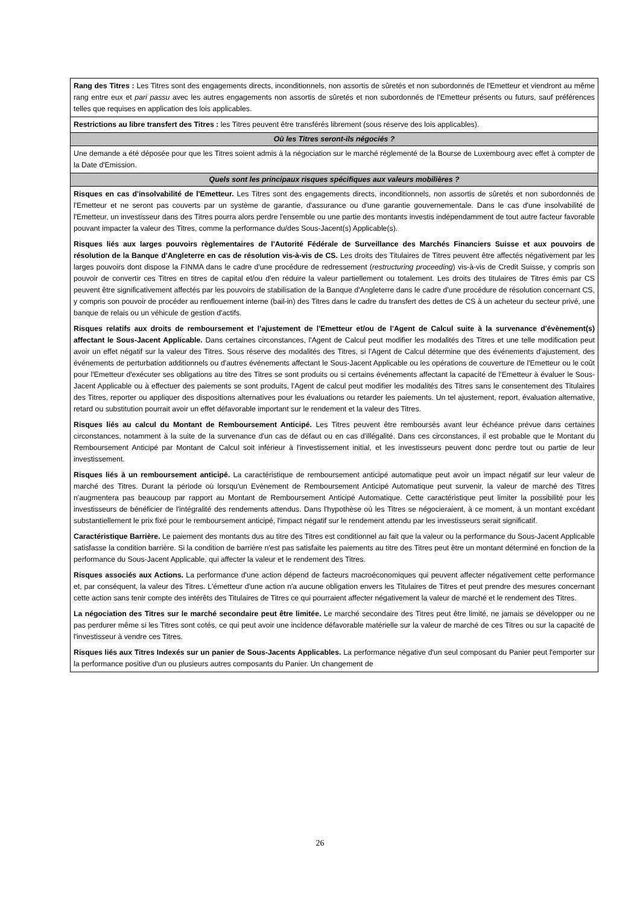| Rang des Titres : Les Titres sont des engagements directs, inconditionnels, non assortis de sûretés et non subordonnés de l'Emetteur et viendront au même rang entre eux et pari passu avec les autres engagements non assortis de sûretés et non subordonnés de l'Emetteur présents ou futurs, sauf préférences telles que requises en application des lois applicables. |
| Restrictions au libre transfert des Titres : les Titres peuvent être transférés librement (sous réserve des lois applicables). |
| Où les Titres seront-ils négociés ? |
| Une demande a été déposée pour que les Titres soient admis à la négociation sur le marché réglementé de la Bourse de Luxembourg avec effet à compter de la Date d'Emission. |
| Quels sont les principaux risques spécifiques aux valeurs mobilières ? |
| Risques en cas d'insolvabilité de l'Emetteur. Les Titres sont des engagements directs, inconditionnels, non assortis de sûretés et non subordonnés de l'Emetteur et ne seront pas couverts par un système de garantie, d'assurance ou d'une garantie gouvernementale. Dans le cas d'une insolvabilité de l'Emetteur, un investisseur dans des Titres pourra alors perdre l'ensemble ou une partie des montants investis indépendamment de tout autre facteur favorable pouvant impacter la valeur des Titres, comme la performance du/des Sous-Jacent(s) Applicable(s). Risques liés aux larges pouvoirs règlementaires de l'Autorité Fédérale de Surveillance des Marchés Financiers Suisse et aux pouvoirs de résolution de la Banque d'Angleterre en cas de résolution vis-à-vis de CS. Les droits des Titulaires de Titres peuvent être affectés négativement par les larges pouvoirs dont dispose la FINMA dans le cadre d'une procédure de redressement ( restructuring proceeding ) vis-à-vis de Credit Suisse, y compris son pouvoir de convertir ces Titres en titres de capital et/ou d'en réduire la valeur partiellement ou totalement. Les droits des titulaires de Titres émis par CS peuvent être significativement affectés par les pouvoirs de stabilisation de la Banque d'Angleterre dans le cadre d'une procédure de résolution concernant CS, y compris son pouvoir de procéder au renflouement interne (bail-in) des Titres dans le cadre du transfert des dettes de CS à un acheteur du secteur privé, une banque de relais ou un véhicule de gestion d'actifs. Risques relatifs aux droits de remboursement et l'ajustement de l'Emetteur et/ou de l'Agent de Calcul suite à la survenance d'évènement(s) affectant le Sous-Jacent Applicable. Dans certaines circonstances, l'Agent de Calcul peut modifier les modalités des Titres et une telle modification peut avoir un effet négatif sur la valeur des Titres. Sous réserve des modalités des Titres, si l'Agent de Calcul détermine que des événements d'ajustement, des événements de perturbation additionnels ou d'autres événements affectant le Sous-Jacent Applicable ou les opérations de couverture de l'Emetteur ou le coût pour l'Emetteur d'exécuter ses obligations au titre des Titres se sont produits ou si certains événements affectant la capacité de l'Emetteur à évaluer le Sous-Jacent Applicable ou à effectuer des paiements se sont produits, l'Agent de calcul peut modifier les modalités des Titres sans le consentement des Titulaires des Titres, reporter ou appliquer des dispositions alternatives pour les évaluations ou retarder les paiements. Un tel ajustement, report, évaluation alternative, retard ou substitution pourrait avoir un effet défavorable important sur le rendement et la valeur des Titres. Risques liés au calcul du Montant de Remboursement Anticipé. Les Titres peuvent être remboursés avant leur échéance prévue dans certaines circonstances, notamment à la suite de la survenance d'un cas de défaut ou en cas d'illégalité. Dans ces circonstances, il est probable que le Montant du Remboursement Anticipé par Montant de Calcul soit inférieur à l'investissement initial, et les investisseurs peuvent donc perdre tout ou partie de leur investissement. Risques liés à un remboursement anticipé. La caractéristique de remboursement anticipé automatique peut avoir un impact négatif sur leur valeur de marché des Titres. Durant la période où lorsqu'un Evènement de Remboursement Anticipé Automatique peut survenir, la valeur de marché des Titres n'augmentera pas beaucoup par rapport au Montant de Remboursement Anticipé Automatique. Cette caractéristique peut limiter la possibilité pour les investisseurs de bénéficier de l'intégralité des rendements attendus. Dans l'hypothèse où les Titres se négocieraient, à ce moment, à un montant excédant substantiellement le prix fixé pour le remboursement anticipé, l'impact négatif sur le rendement attendu par les investisseurs serait significatif. Caractéristique Barrière. Le paiement des montants dus au titre des Titres est conditionnel au fait que la valeur ou la performance du Sous-Jacent Applicable satisfasse la condition barrière. Si la condition de barrière n'est pas satisfaite les paiements au titre des Titres peut être un montant déterminé en fonction de la performance du Sous-Jacent Applicable, qui affecter la valeur et le rendement des Titres. Risques associés aux Actions. La performance d'une action dépend de facteurs macroéconomiques qui peuvent affecter négativement cette performance et, par conséquent, la valeur des Titres. L'émetteur d'une action n'a aucune obligation envers les Titulaires de Titres et peut prendre des mesures concernant cette action sans tenir compte des intérêts des Titulaires de Titres ce qui pourraient affecter négativement la valeur de marché et le rendement des Titres. La négociation des Titres sur le marché secondaire peut être limitée. Le marché secondaire des Titres peut être limité, ne jamais se développer ou ne pas perdurer même si les Titres sont cotés, ce qui peut avoir une incidence défavorable matérielle sur la valeur de marché de ces Titres ou sur la capacité de l'investisseur à vendre ces Titres. Risques liés aux Titres Indexés sur un panier de Sous-Jacents Applicables. La performance négative d'un seul composant du Panier peut l'emporter sur la performance positive d'un ou plusieurs autres composants du Panier. Un changement de |
26